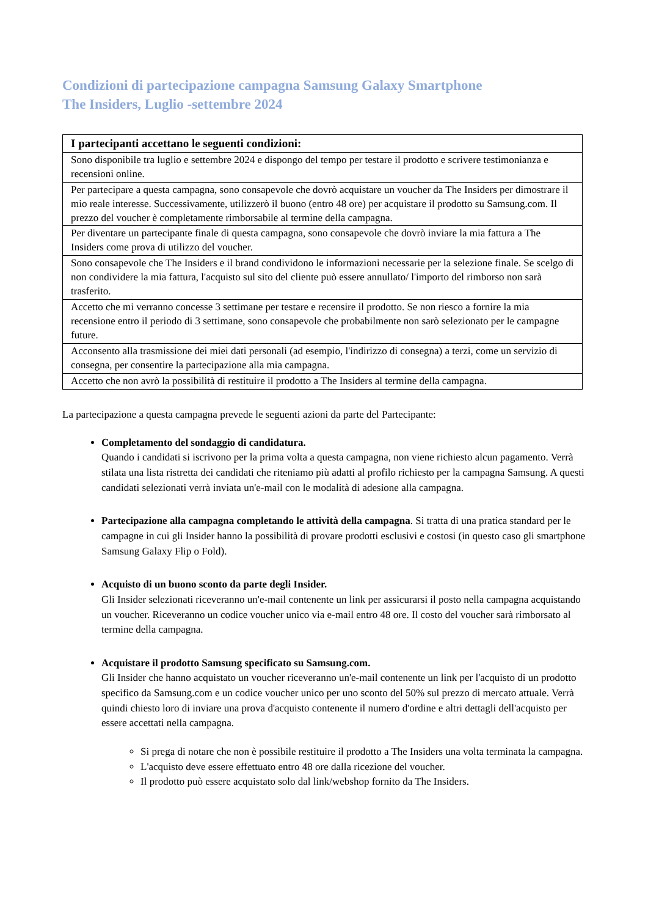Condizioni di partecipazione campagna Samsung Galaxy Smartphone
The Insiders, Luglio -settembre 2024
| I partecipanti accettano le seguenti condizioni: |
| --- |
| Sono disponibile tra luglio e settembre 2024 e dispongo del tempo per testare il prodotto e scrivere testimonianza e recensioni online. |
| Per partecipare a questa campagna, sono consapevole che dovrò acquistare un voucher da The Insiders per dimostrare il mio reale interesse. Successivamente, utilizzerò il buono (entro 48 ore) per acquistare il prodotto su Samsung.com. Il prezzo del voucher è completamente rimborsabile al termine della campagna. |
| Per diventare un partecipante finale di questa campagna, sono consapevole che dovrò inviare la mia fattura a The Insiders come prova di utilizzo del voucher. |
| Sono consapevole che The Insiders e il brand condividono le informazioni necessarie per la selezione finale. Se scelgo di non condividere la mia fattura, l'acquisto sul sito del cliente può essere annullato/ l'importo del rimborso non sarà trasferito. |
| Accetto che mi verranno concesse 3 settimane per testare e recensire il prodotto. Se non riesco a fornire la mia recensione entro il periodo di 3 settimane, sono consapevole che probabilmente non sarò selezionato per le campagne future. |
| Acconsento alla trasmissione dei miei dati personali (ad esempio, l'indirizzo di consegna) a terzi, come un servizio di consegna, per consentire la partecipazione alla mia campagna. |
| Accetto che non avrò la possibilità di restituire il prodotto a The Insiders al termine della campagna. |
La partecipazione a questa campagna prevede le seguenti azioni da parte del Partecipante:
Completamento del sondaggio di candidatura.
Quando i candidati si iscrivono per la prima volta a questa campagna, non viene richiesto alcun pagamento. Verrà stilata una lista ristretta dei candidati che riteniamo più adatti al profilo richiesto per la campagna Samsung. A questi candidati selezionati verrà inviata un'e-mail con le modalità di adesione alla campagna.
Partecipazione alla campagna completando le attività della campagna. Si tratta di una pratica standard per le campagne in cui gli Insider hanno la possibilità di provare prodotti esclusivi e costosi (in questo caso gli smartphone Samsung Galaxy Flip o Fold).
Acquisto di un buono sconto da parte degli Insider.
Gli Insider selezionati riceveranno un'e-mail contenente un link per assicurarsi il posto nella campagna acquistando un voucher. Riceveranno un codice voucher unico via e-mail entro 48 ore. Il costo del voucher sarà rimborsato al termine della campagna.
Acquistare il prodotto Samsung specificato su Samsung.com.
Gli Insider che hanno acquistato un voucher riceveranno un'e-mail contenente un link per l'acquisto di un prodotto specifico da Samsung.com e un codice voucher unico per uno sconto del 50% sul prezzo di mercato attuale. Verrà quindi chiesto loro di inviare una prova d'acquisto contenente il numero d'ordine e altri dettagli dell'acquisto per essere accettati nella campagna.
Si prega di notare che non è possibile restituire il prodotto a The Insiders una volta terminata la campagna.
L'acquisto deve essere effettuato entro 48 ore dalla ricezione del voucher.
Il prodotto può essere acquistato solo dal link/webshop fornito da The Insiders.